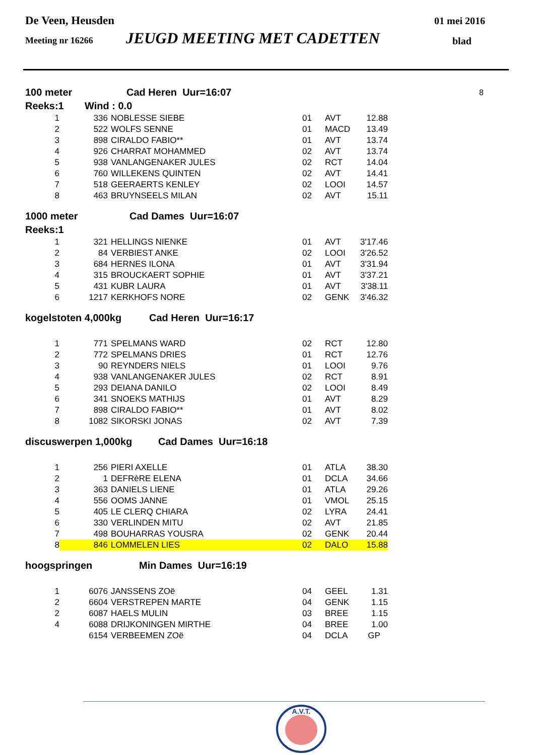De Veen, Heusden 01 mei 2016
Meeting nr 16266 JEUGD MEETING MET CADETTEN blad
100 meter Cad Heren Uur=16:07 8
Reeks:1 Wind : 0.0
| 1 | 336 | NOBLESSE SIEBE | 01 | AVT | 12.88 |
| 2 | 522 | WOLFS SENNE | 01 | MACD | 13.49 |
| 3 | 898 | CIRALDO FABIO** | 01 | AVT | 13.74 |
| 4 | 926 | CHARRAT MOHAMMED | 02 | AVT | 13.74 |
| 5 | 938 | VANLANGENAKER JULES | 02 | RCT | 14.04 |
| 6 | 760 | WILLEKENS QUINTEN | 02 | AVT | 14.41 |
| 7 | 518 | GEERAERTS KENLEY | 02 | LOOI | 14.57 |
| 8 | 463 | BRUYNSEELS MILAN | 02 | AVT | 15.11 |
1000 meter Cad Dames Uur=16:07
Reeks:1
| 1 | 321 | HELLINGS NIENKE | 01 | AVT | 3'17.46 |
| 2 | 84 | VERBIEST ANKE | 02 | LOOI | 3'26.52 |
| 3 | 684 | HERNES ILONA | 01 | AVT | 3'31.94 |
| 4 | 315 | BROUCKAERT SOPHIE | 01 | AVT | 3'37.21 |
| 5 | 431 | KUBR LAURA | 01 | AVT | 3'38.11 |
| 6 | 1217 | KERKHOFS NORE | 02 | GENK | 3'46.32 |
kogelstoten 4,000kg Cad Heren Uur=16:17
| 1 | 771 | SPELMANS WARD | 02 | RCT | 12.80 |
| 2 | 772 | SPELMANS DRIES | 01 | RCT | 12.76 |
| 3 | 90 | REYNDERS NIELS | 01 | LOOI | 9.76 |
| 4 | 938 | VANLANGENAKER JULES | 02 | RCT | 8.91 |
| 5 | 293 | DEIANA DANILO | 02 | LOOI | 8.49 |
| 6 | 341 | SNOEKS MATHIJS | 01 | AVT | 8.29 |
| 7 | 898 | CIRALDO FABIO** | 01 | AVT | 8.02 |
| 8 | 1082 | SIKORSKI JONAS | 02 | AVT | 7.39 |
discuswerpen 1,000kg Cad Dames Uur=16:18
| 1 | 256 | PIERI AXELLE | 01 | ATLA | 38.30 |
| 2 | 1 | DEFRèRE ELENA | 01 | DCLA | 34.66 |
| 3 | 363 | DANIELS LIENE | 01 | ATLA | 29.26 |
| 4 | 556 | OOMS JANNE | 01 | VMOL | 25.15 |
| 5 | 405 | LE CLERQ CHIARA | 02 | LYRA | 24.41 |
| 6 | 330 | VERLINDEN MITU | 02 | AVT | 21.85 |
| 7 | 498 | BOUHARRAS YOUSRA | 02 | GENK | 20.44 |
| 8 | 846 | LOMMELEN LIES | 02 | DALO | 15.88 |
hoogspringen Min Dames Uur=16:19
| 1 | 6076 | JANSSENS ZOë | 04 | GEEL | 1.31 |
| 2 | 6604 | VERSTREPEN MARTE | 04 | GENK | 1.15 |
| 2 | 6087 | HAELS MULIN | 03 | BREE | 1.15 |
| 4 | 6088 | DRIJKONINGEN MIRTHE | 04 | BREE | 1.00 |
| | 6154 | VERBEEMEN ZOë | 04 | DCLA | GP |
A.V.T.